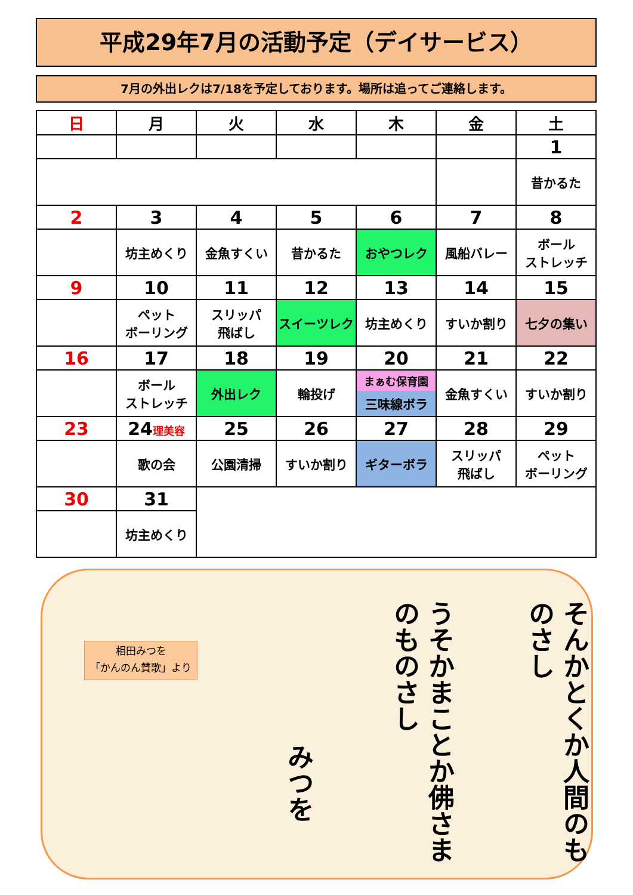平成29年7月の活動予定（デイサービス）
7月の外出レクは7/18を予定しております。場所は追ってご連絡します。
| 日 | 月 | 火 | 水 | 木 | 金 | 土 |
| --- | --- | --- | --- | --- | --- | --- |
| | | | | | | 1 |
| | | | | | | 昔かるた |
| 2 | 3 | 4 | 5 | 6 | 7 | 8 |
| | 坊主めくり | 金魚すくい | 昔かるた | おやつレク | 風船バレー | ボール ストレッチ |
| 9 | 10 | 11 | 12 | 13 | 14 | 15 |
| | ペット ボーリング | スリッパ 飛ばし | スイーツレク | 坊主めくり | すいか割り | 七夕の集い |
| 16 | 17 | 18 | 19 | 20 | 21 | 22 |
| | ボール ストレッチ | 外出レク | 輪投げ | まぁむ保育園 三味線ボラ | 金魚すくい | すいか割り |
| 23 | 24 理美容 | 25 | 26 | 27 | 28 | 29 |
| | 歌の会 | 公園清掃 | すいか割り | ギターボラ | スリッパ 飛ばし | ペット ボーリング |
| 30 | 31 | | | | | |
| | 坊主めくり | | | | | |
相田みつを
「かんのん賛歌」より
みつを
うそかまことか佛さまのものさし
そんかとくか人間のものさし